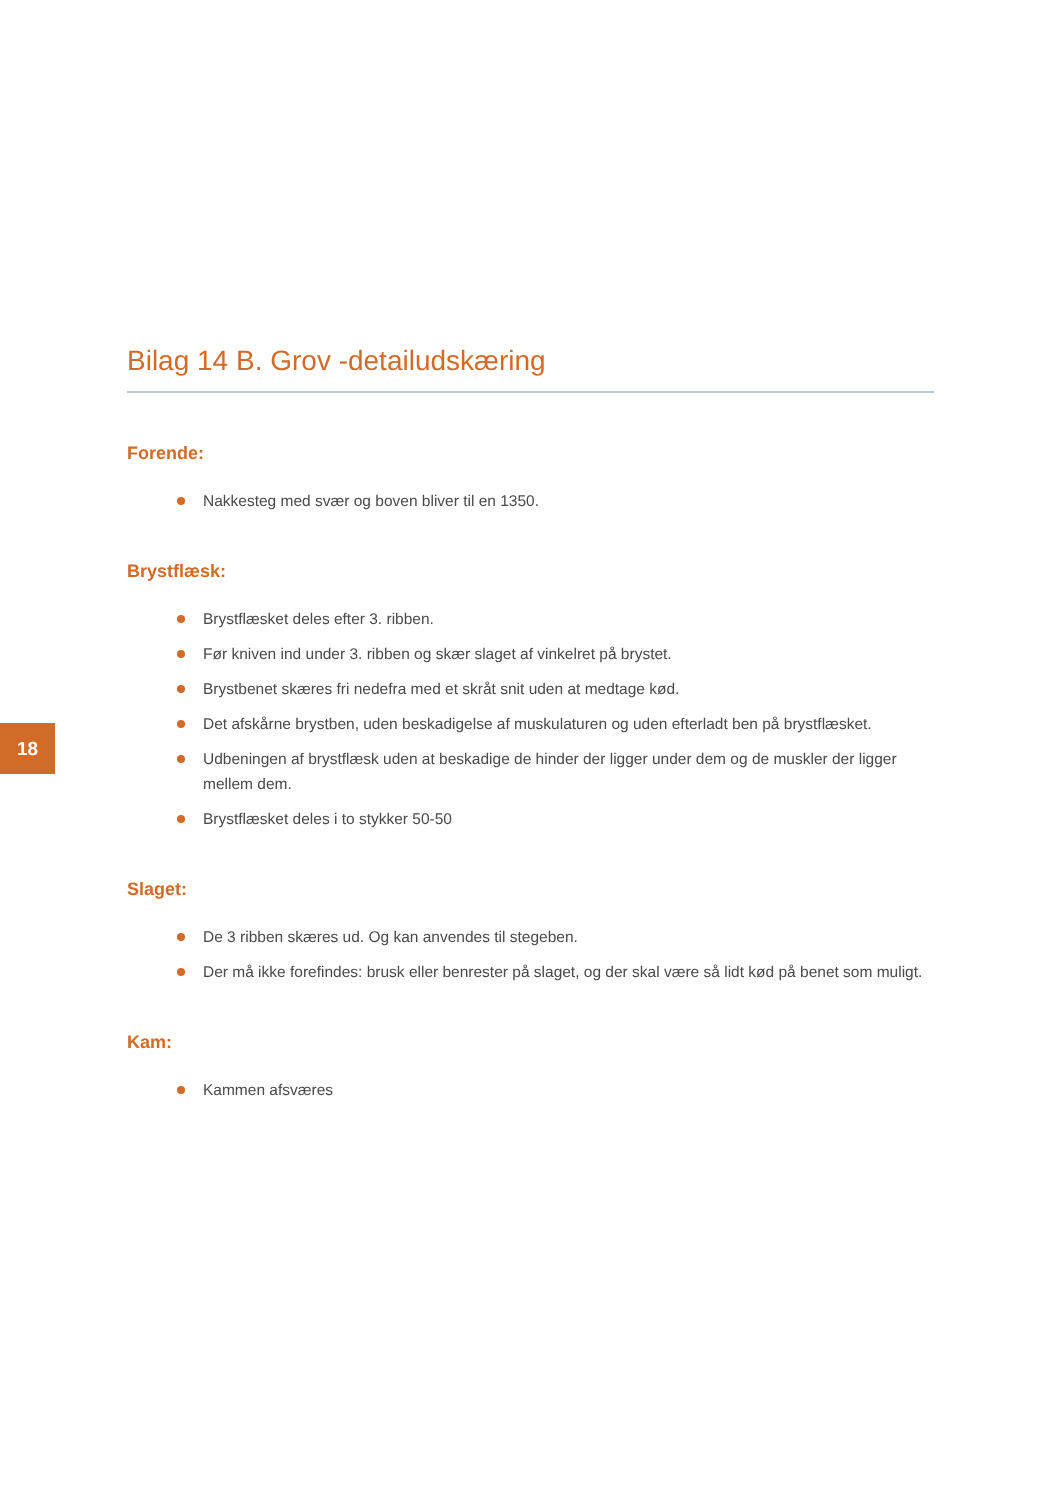Bilag 14 B. Grov -detailudskæring
Forende:
Nakkesteg med svær og boven bliver til en 1350.
Brystflæsk:
Brystflæsket deles efter 3. ribben.
Før kniven ind under 3. ribben og skær slaget af vinkelret på brystet.
Brystbenet skæres fri nedefra med et skråt snit uden at medtage kød.
Det afskårne brystben, uden beskadigelse af muskulaturen og uden efterladt ben på brystflæsket.
Udbeningen af brystflæsk uden at beskadige de hinder der ligger under dem og de muskler der ligger mellem dem.
Brystflæsket deles i to stykker 50-50
Slaget:
De 3 ribben skæres ud. Og kan anvendes til stegeben.
Der må ikke forefindes: brusk eller benrester på slaget, og der skal være så lidt kød på benet som muligt.
Kam:
Kammen afsværes
18